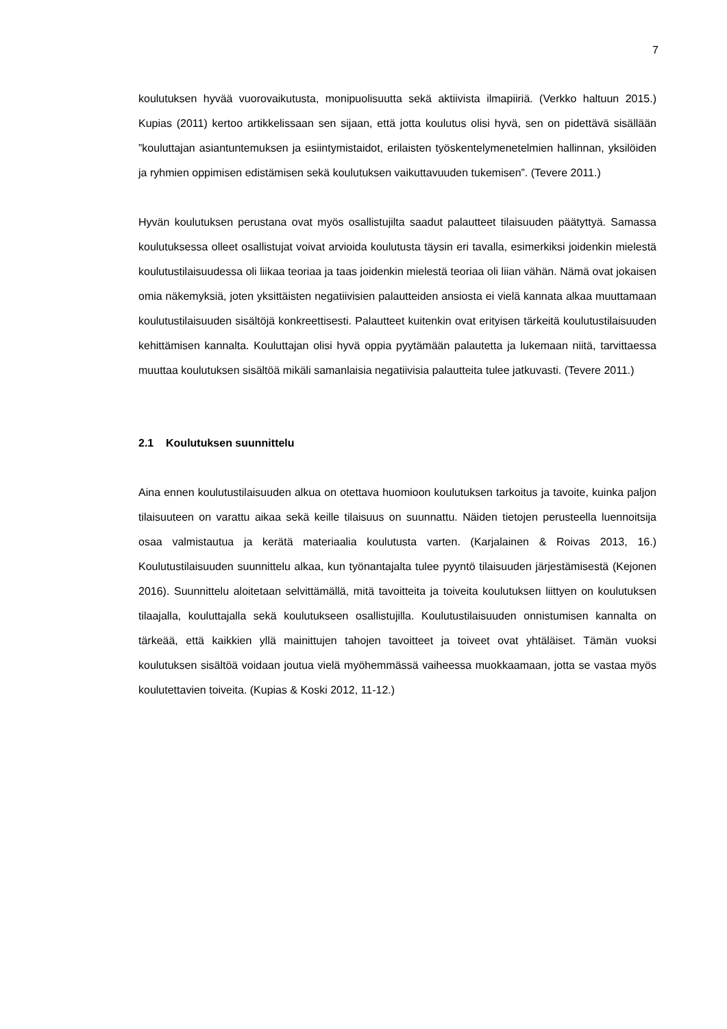7
koulutuksen hyvää vuorovaikutusta, monipuolisuutta sekä aktiivista ilmapiiriä. (Verkko haltuun 2015.) Kupias (2011) kertoo artikkelissaan sen sijaan, että jotta koulutus olisi hyvä, sen on pidettävä sisällään ”kouluttajan asiantuntemuksen ja esiintymistaidot, erilaisten työskentelymenetelmien hallinnan, yksilöiden ja ryhmien oppimisen edistämisen sekä koulutuksen vaikuttavuuden tukemisen”. (Tevere 2011.)
Hyvän koulutuksen perustana ovat myös osallistujilta saadut palautteet tilaisuuden päätyttyä. Samassa koulutuksessa olleet osallistujat voivat arvioida koulutusta täysin eri tavalla, esimerkiksi joidenkin mielestä koulutustilaisuudessa oli liikaa teoriaa ja taas joidenkin mielestä teoriaa oli liian vähän. Nämä ovat jokaisen omia näkemyksiä, joten yksittäisten negatiivisien palautteiden ansiosta ei vielä kannata alkaa muuttamaan koulutustilaisuuden sisältöjä konkreettisesti. Palautteet kuitenkin ovat erityisen tärkeitä koulutustilaisuuden kehittämisen kannalta. Kouluttajan olisi hyvä oppia pyytämään palautetta ja lukemaan niitä, tarvittaessa muuttaa koulutuksen sisältöä mikäli samanlaisia negatiivisia palautteita tulee jatkuvasti. (Tevere 2011.)
2.1 Koulutuksen suunnittelu
Aina ennen koulutustilaisuuden alkua on otettava huomioon koulutuksen tarkoitus ja tavoite, kuinka paljon tilaisuuteen on varattu aikaa sekä keille tilaisuus on suunnattu. Näiden tietojen perusteella luennoitsija osaa valmistautua ja kerätä materiaalia koulutusta varten. (Karjalainen & Roivas 2013, 16.) Koulutustilaisuuden suunnittelu alkaa, kun työnantajalta tulee pyyntö tilaisuuden järjestämisestä (Kejonen 2016). Suunnittelu aloitetaan selvittämällä, mitä tavoitteita ja toiveita koulutuksen liittyen on koulutuksen tilaajalla, kouluttajalla sekä koulutukseen osallistujilla. Koulutustilaisuuden onnistumisen kannalta on tärkeää, että kaikkien yllä mainittujen tahojen tavoitteet ja toiveet ovat yhtäläiset. Tämän vuoksi koulutuksen sisältöä voidaan joutua vielä myöhemmässä vaiheessa muokkaamaan, jotta se vastaa myös koulutettavien toiveita. (Kupias & Koski 2012, 11-12.)